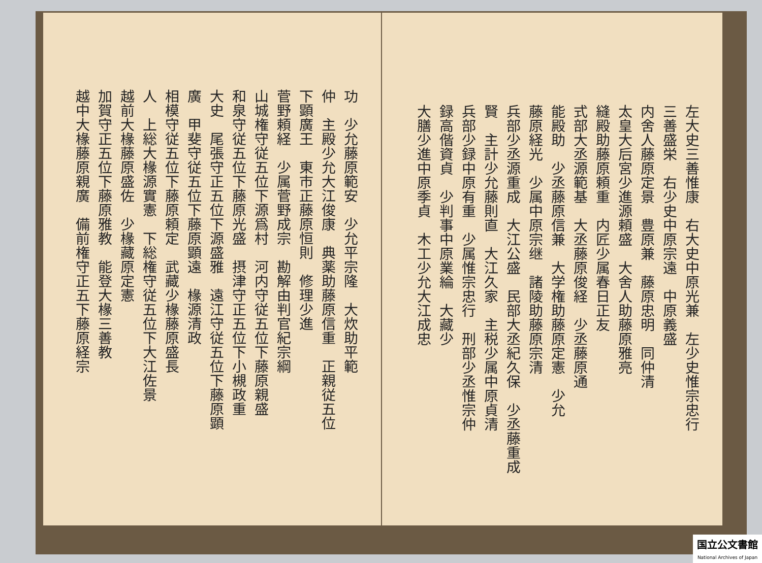左大史三善惟康　右大史中原光兼　左少史惟宗忠行
三善盛栄　右少史中原宗遠　中原義盛
内舍人藤原定景　豊原兼　藤原忠明　同仲清
太皇大后宮少進源頼盛　大舍人助藤原雅亮
縫殿助藤原頼重　内匠少属春日正友
式部大丞源範基　大丞藤原俊経　少丞藤原通
能殿助　少丞藤原信兼　大学権助藤原定憲　少允
藤原経光　少属中原宗继　諸陵助藤原宗清
兵部少丞源重成　大江公盛　民部大丞紀久保　少丞藤重成
賢　主計少允藤則直　大江久家　主税少属中原貞清
兵部少録中原有重　少属惟宗忠行　刑部少丞惟宗仲
録高偕資貞　少判事中原業綸　大藏少
大膳少進中原季貞　木工少允大江成忠
功　少允藤原範安　少允平宗隆　大炊助平範
仲　主殿少允大江俊康　典薬助藤原信重　正親従五位
下顕廣王　東市正藤原恒則　修理少進
菅野頼経　少属菅野成宗　勘解由判官紀宗綱
山城権守従五位下源爲村　河内守従五位下藤原親盛
和泉守従五位下藤原光盛　摂津守正五位下小槻政重
大史　尾張守正五位下源盛雅　遠江守従五位下藤原顕
廣　甲斐守従五位下藤原顕遠　椽源清政
相模守従五位下藤原頼定　武藏少椽藤原盛長
人　上総大椽源實憲　下総権守従五位下大江佐景
越前大椽藤原盛佐　少椽藏原定憲
加賀守正五位下藤原雅教　能登大椽三善教
越中大椽藤原親廣　備前権守正五下藤原経宗
国立公文書館
National Archives of Japan